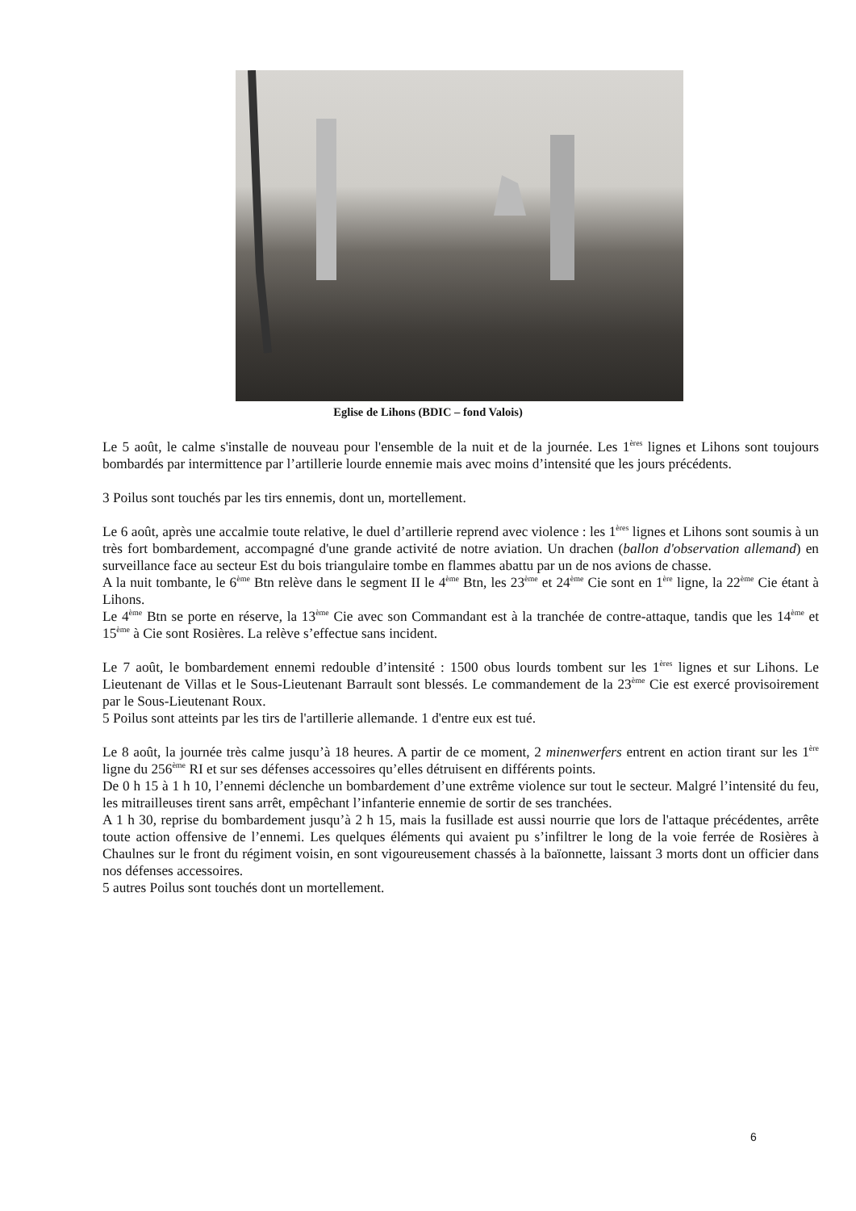Eglise de Lihons (BDIC – fond Valois)
Le 5 août, le calme s'installe de nouveau pour l'ensemble de la nuit et de la journée. Les 1<sup>ères</sup> lignes et Lihons sont toujours bombardés par intermittence par l’artillerie lourde ennemie mais avec moins d’intensité que les jours précédents.
3 Poilus sont touchés par les tirs ennemis, dont un, mortellement.
Le 6 août, après une accalmie toute relative, le duel d’artillerie reprend avec violence : les 1<sup>ères</sup> lignes et Lihons sont soumis à un très fort bombardement, accompagné d'une grande activité de notre aviation. Un drachen (ballon d'observation allemand) en surveillance face au secteur Est du bois triangulaire tombe en flammes abattu par un de nos avions de chasse.
A la nuit tombante, le 6<sup>ème</sup> Btn relève dans le segment II le 4<sup>ème</sup> Btn, les 23<sup>ème</sup> et 24<sup>ème</sup> Cie sont en 1<sup>ère</sup> ligne, la 22<sup>ème</sup> Cie étant à Lihons.
Le 4<sup>ème</sup> Btn se porte en réserve, la 13<sup>ème</sup> Cie avec son Commandant est à la tranchée de contre-attaque, tandis que les 14<sup>ème</sup> et 15<sup>ème</sup> à Cie sont Rosières. La relève s’effectue sans incident.
Le 7 août, le bombardement ennemi redouble d’intensité : 1500 obus lourds tombent sur les 1<sup>ères</sup> lignes et sur Lihons. Le Lieutenant de Villas et le Sous-Lieutenant Barrault sont blessés. Le commandement de la 23<sup>ème</sup> Cie est exercé provisoirement par le Sous-Lieutenant Roux.
5 Poilus sont atteints par les tirs de l'artillerie allemande. 1 d'entre eux est tué.
Le 8 août, la journée très calme jusqu’à 18 heures. A partir de ce moment, 2 minenwerfers entrent en action tirant sur les 1<sup>ère</sup> ligne du 256<sup>ème</sup> RI et sur ses défenses accessoires qu’elles détruisent en différents points.
De 0 h 15 à 1 h 10, l’ennemi déclenche un bombardement d’une extrême violence sur tout le secteur. Malgré l’intensité du feu, les mitrailleuses tirent sans arrêt, empêchant l’infanterie ennemie de sortir de ses tranchées.
A 1 h 30, reprise du bombardement jusqu’à 2 h 15, mais la fusillade est aussi nourrie que lors de l'attaque précédentes, arrête toute action offensive de l’ennemi. Les quelques éléments qui avaient pu s’infiltrer le long de la voie ferrée de Rosières à Chaulnes sur le front du régiment voisin, en sont vigoureusement chassés à la baïonnette, laissant 3 morts dont un officier dans nos défenses accessoires.
5 autres Poilus sont touchés dont un mortellement.
6